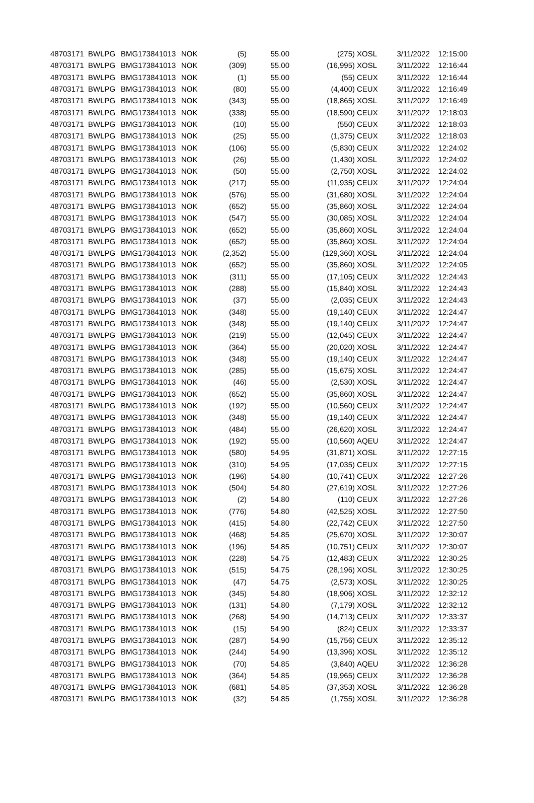| 48703171 | BWLPG | BMG173841013 | NOK | (5) | 55.00 | (275) | XOSL | 3/11/2022 | 12:15:00 |
| 48703171 | BWLPG | BMG173841013 | NOK | (309) | 55.00 | (16,995) | XOSL | 3/11/2022 | 12:16:44 |
| 48703171 | BWLPG | BMG173841013 | NOK | (1) | 55.00 | (55) | CEUX | 3/11/2022 | 12:16:44 |
| 48703171 | BWLPG | BMG173841013 | NOK | (80) | 55.00 | (4,400) | CEUX | 3/11/2022 | 12:16:49 |
| 48703171 | BWLPG | BMG173841013 | NOK | (343) | 55.00 | (18,865) | XOSL | 3/11/2022 | 12:16:49 |
| 48703171 | BWLPG | BMG173841013 | NOK | (338) | 55.00 | (18,590) | CEUX | 3/11/2022 | 12:18:03 |
| 48703171 | BWLPG | BMG173841013 | NOK | (10) | 55.00 | (550) | CEUX | 3/11/2022 | 12:18:03 |
| 48703171 | BWLPG | BMG173841013 | NOK | (25) | 55.00 | (1,375) | CEUX | 3/11/2022 | 12:18:03 |
| 48703171 | BWLPG | BMG173841013 | NOK | (106) | 55.00 | (5,830) | CEUX | 3/11/2022 | 12:24:02 |
| 48703171 | BWLPG | BMG173841013 | NOK | (26) | 55.00 | (1,430) | XOSL | 3/11/2022 | 12:24:02 |
| 48703171 | BWLPG | BMG173841013 | NOK | (50) | 55.00 | (2,750) | XOSL | 3/11/2022 | 12:24:02 |
| 48703171 | BWLPG | BMG173841013 | NOK | (217) | 55.00 | (11,935) | CEUX | 3/11/2022 | 12:24:04 |
| 48703171 | BWLPG | BMG173841013 | NOK | (576) | 55.00 | (31,680) | XOSL | 3/11/2022 | 12:24:04 |
| 48703171 | BWLPG | BMG173841013 | NOK | (652) | 55.00 | (35,860) | XOSL | 3/11/2022 | 12:24:04 |
| 48703171 | BWLPG | BMG173841013 | NOK | (547) | 55.00 | (30,085) | XOSL | 3/11/2022 | 12:24:04 |
| 48703171 | BWLPG | BMG173841013 | NOK | (652) | 55.00 | (35,860) | XOSL | 3/11/2022 | 12:24:04 |
| 48703171 | BWLPG | BMG173841013 | NOK | (652) | 55.00 | (35,860) | XOSL | 3/11/2022 | 12:24:04 |
| 48703171 | BWLPG | BMG173841013 | NOK | (2,352) | 55.00 | (129,360) | XOSL | 3/11/2022 | 12:24:04 |
| 48703171 | BWLPG | BMG173841013 | NOK | (652) | 55.00 | (35,860) | XOSL | 3/11/2022 | 12:24:05 |
| 48703171 | BWLPG | BMG173841013 | NOK | (311) | 55.00 | (17,105) | CEUX | 3/11/2022 | 12:24:43 |
| 48703171 | BWLPG | BMG173841013 | NOK | (288) | 55.00 | (15,840) | XOSL | 3/11/2022 | 12:24:43 |
| 48703171 | BWLPG | BMG173841013 | NOK | (37) | 55.00 | (2,035) | CEUX | 3/11/2022 | 12:24:43 |
| 48703171 | BWLPG | BMG173841013 | NOK | (348) | 55.00 | (19,140) | CEUX | 3/11/2022 | 12:24:47 |
| 48703171 | BWLPG | BMG173841013 | NOK | (348) | 55.00 | (19,140) | CEUX | 3/11/2022 | 12:24:47 |
| 48703171 | BWLPG | BMG173841013 | NOK | (219) | 55.00 | (12,045) | CEUX | 3/11/2022 | 12:24:47 |
| 48703171 | BWLPG | BMG173841013 | NOK | (364) | 55.00 | (20,020) | XOSL | 3/11/2022 | 12:24:47 |
| 48703171 | BWLPG | BMG173841013 | NOK | (348) | 55.00 | (19,140) | CEUX | 3/11/2022 | 12:24:47 |
| 48703171 | BWLPG | BMG173841013 | NOK | (285) | 55.00 | (15,675) | XOSL | 3/11/2022 | 12:24:47 |
| 48703171 | BWLPG | BMG173841013 | NOK | (46) | 55.00 | (2,530) | XOSL | 3/11/2022 | 12:24:47 |
| 48703171 | BWLPG | BMG173841013 | NOK | (652) | 55.00 | (35,860) | XOSL | 3/11/2022 | 12:24:47 |
| 48703171 | BWLPG | BMG173841013 | NOK | (192) | 55.00 | (10,560) | CEUX | 3/11/2022 | 12:24:47 |
| 48703171 | BWLPG | BMG173841013 | NOK | (348) | 55.00 | (19,140) | CEUX | 3/11/2022 | 12:24:47 |
| 48703171 | BWLPG | BMG173841013 | NOK | (484) | 55.00 | (26,620) | XOSL | 3/11/2022 | 12:24:47 |
| 48703171 | BWLPG | BMG173841013 | NOK | (192) | 55.00 | (10,560) | AQEU | 3/11/2022 | 12:24:47 |
| 48703171 | BWLPG | BMG173841013 | NOK | (580) | 54.95 | (31,871) | XOSL | 3/11/2022 | 12:27:15 |
| 48703171 | BWLPG | BMG173841013 | NOK | (310) | 54.95 | (17,035) | CEUX | 3/11/2022 | 12:27:15 |
| 48703171 | BWLPG | BMG173841013 | NOK | (196) | 54.80 | (10,741) | CEUX | 3/11/2022 | 12:27:26 |
| 48703171 | BWLPG | BMG173841013 | NOK | (504) | 54.80 | (27,619) | XOSL | 3/11/2022 | 12:27:26 |
| 48703171 | BWLPG | BMG173841013 | NOK | (2) | 54.80 | (110) | CEUX | 3/11/2022 | 12:27:26 |
| 48703171 | BWLPG | BMG173841013 | NOK | (776) | 54.80 | (42,525) | XOSL | 3/11/2022 | 12:27:50 |
| 48703171 | BWLPG | BMG173841013 | NOK | (415) | 54.80 | (22,742) | CEUX | 3/11/2022 | 12:27:50 |
| 48703171 | BWLPG | BMG173841013 | NOK | (468) | 54.85 | (25,670) | XOSL | 3/11/2022 | 12:30:07 |
| 48703171 | BWLPG | BMG173841013 | NOK | (196) | 54.85 | (10,751) | CEUX | 3/11/2022 | 12:30:07 |
| 48703171 | BWLPG | BMG173841013 | NOK | (228) | 54.75 | (12,483) | CEUX | 3/11/2022 | 12:30:25 |
| 48703171 | BWLPG | BMG173841013 | NOK | (515) | 54.75 | (28,196) | XOSL | 3/11/2022 | 12:30:25 |
| 48703171 | BWLPG | BMG173841013 | NOK | (47) | 54.75 | (2,573) | XOSL | 3/11/2022 | 12:30:25 |
| 48703171 | BWLPG | BMG173841013 | NOK | (345) | 54.80 | (18,906) | XOSL | 3/11/2022 | 12:32:12 |
| 48703171 | BWLPG | BMG173841013 | NOK | (131) | 54.80 | (7,179) | XOSL | 3/11/2022 | 12:32:12 |
| 48703171 | BWLPG | BMG173841013 | NOK | (268) | 54.90 | (14,713) | CEUX | 3/11/2022 | 12:33:37 |
| 48703171 | BWLPG | BMG173841013 | NOK | (15) | 54.90 | (824) | CEUX | 3/11/2022 | 12:33:37 |
| 48703171 | BWLPG | BMG173841013 | NOK | (287) | 54.90 | (15,756) | CEUX | 3/11/2022 | 12:35:12 |
| 48703171 | BWLPG | BMG173841013 | NOK | (244) | 54.90 | (13,396) | XOSL | 3/11/2022 | 12:35:12 |
| 48703171 | BWLPG | BMG173841013 | NOK | (70) | 54.85 | (3,840) | AQEU | 3/11/2022 | 12:36:28 |
| 48703171 | BWLPG | BMG173841013 | NOK | (364) | 54.85 | (19,965) | CEUX | 3/11/2022 | 12:36:28 |
| 48703171 | BWLPG | BMG173841013 | NOK | (681) | 54.85 | (37,353) | XOSL | 3/11/2022 | 12:36:28 |
| 48703171 | BWLPG | BMG173841013 | NOK | (32) | 54.85 | (1,755) | XOSL | 3/11/2022 | 12:36:28 |